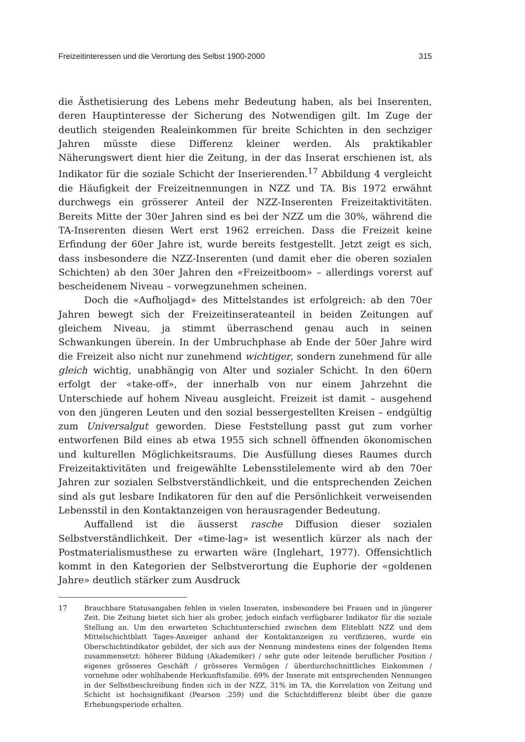Freizeitinteressen und die Verortung des Selbst 1900-2000 315
die Ästhetisierung des Lebens mehr Bedeutung haben, als bei Inserenten, deren Hauptinteresse der Sicherung des Notwendigen gilt. Im Zuge der deutlich steigenden Realeinkommen für breite Schichten in den sechziger Jahren müsste diese Differenz kleiner werden. Als praktikabler Näherungswert dient hier die Zeitung, in der das Inserat erschienen ist, als Indikator für die soziale Schicht der Inserierenden.<sup>17</sup> Abbildung 4 vergleicht die Häufigkeit der Freizeitnennungen in NZZ und TA. Bis 1972 erwähnt durchwegs ein grösserer Anteil der NZZ-Inserenten Freizeitaktivitäten. Bereits Mitte der 30er Jahren sind es bei der NZZ um die 30%, während die TA-Inserenten diesen Wert erst 1962 erreichen. Dass die Freizeit keine Erfindung der 60er Jahre ist, wurde bereits festgestellt. Jetzt zeigt es sich, dass insbesondere die NZZ-Inserenten (und damit eher die oberen sozialen Schichten) ab den 30er Jahren den «Freizeitboom» – allerdings vorerst auf bescheidenem Niveau – vorwegzunehmen scheinen.
Doch die «Aufholjagd» des Mittelstandes ist erfolgreich: ab den 70er Jahren bewegt sich der Freizeitinserateanteil in beiden Zeitungen auf gleichem Niveau, ja stimmt überraschend genau auch in seinen Schwankungen überein. In der Umbruchphase ab Ende der 50er Jahre wird die Freizeit also nicht nur zunehmend wichtiger, sondern zunehmend für alle gleich wichtig, unabhängig von Alter und sozialer Schicht. In den 60ern erfolgt der «take-off», der innerhalb von nur einem Jahrzehnt die Unterschiede auf hohem Niveau ausgleicht. Freizeit ist damit – ausgehend von den jüngeren Leuten und den sozial bessergestellten Kreisen – endgültig zum Universalgut geworden. Diese Feststellung passt gut zum vorher entworfenen Bild eines ab etwa 1955 sich schnell öffnenden ökonomischen und kulturellen Möglichkeitsraums. Die Ausfüllung dieses Raumes durch Freizeitaktivitäten und freigewählte Lebensstilelemente wird ab den 70er Jahren zur sozialen Selbstverständlichkeit, und die entsprechenden Zeichen sind als gut lesbare Indikatoren für den auf die Persönlichkeit verweisenden Lebensstil in den Kontaktanzeigen von herausragender Bedeutung.
Auffallend ist die äusserst rasche Diffusion dieser sozialen Selbstverständlichkeit. Der «time-lag» ist wesentlich kürzer als nach der Postmaterialismusthese zu erwarten wäre (Inglehart, 1977). Offensichtlich kommt in den Kategorien der Selbstverortung die Euphorie der «goldenen Jahre» deutlich stärker zum Ausdruck
17 Brauchbare Statusangaben fehlen in vielen Inseraten, insbesondere bei Frauen und in jüngerer Zeit. Die Zeitung bietet sich hier als grober, jedoch einfach verfügbarer Indikator für die soziale Stellung an. Um den erwarteten Schichtunterschied zwischen dem Eliteblatt NZZ und dem Mittelschichtblatt Tages-Anzeiger anhand der Kontaktanzeigen zu verifizieren, wurde ein Oberschichtindikator gebildet, der sich aus der Nennung mindestens eines der folgenden Items zusammensetzt: höherer Bildung (Akademiker) / sehr gute oder leitende beruflicher Position / eigenes grösseres Geschäft / grösseres Vermögen / überdurchschnittliches Einkommen / vornehme oder wohlhabende Herkunftsfamilie. 69% der Inserate mit entsprechenden Nennungen in der Selbstbeschreibung finden sich in der NZZ, 31% im TA, die Korrelation von Zeitung und Schicht ist hochsignifikant (Pearson .259) und die Schichtdifferenz bleibt über die ganze Erhebungsperiode erhalten.